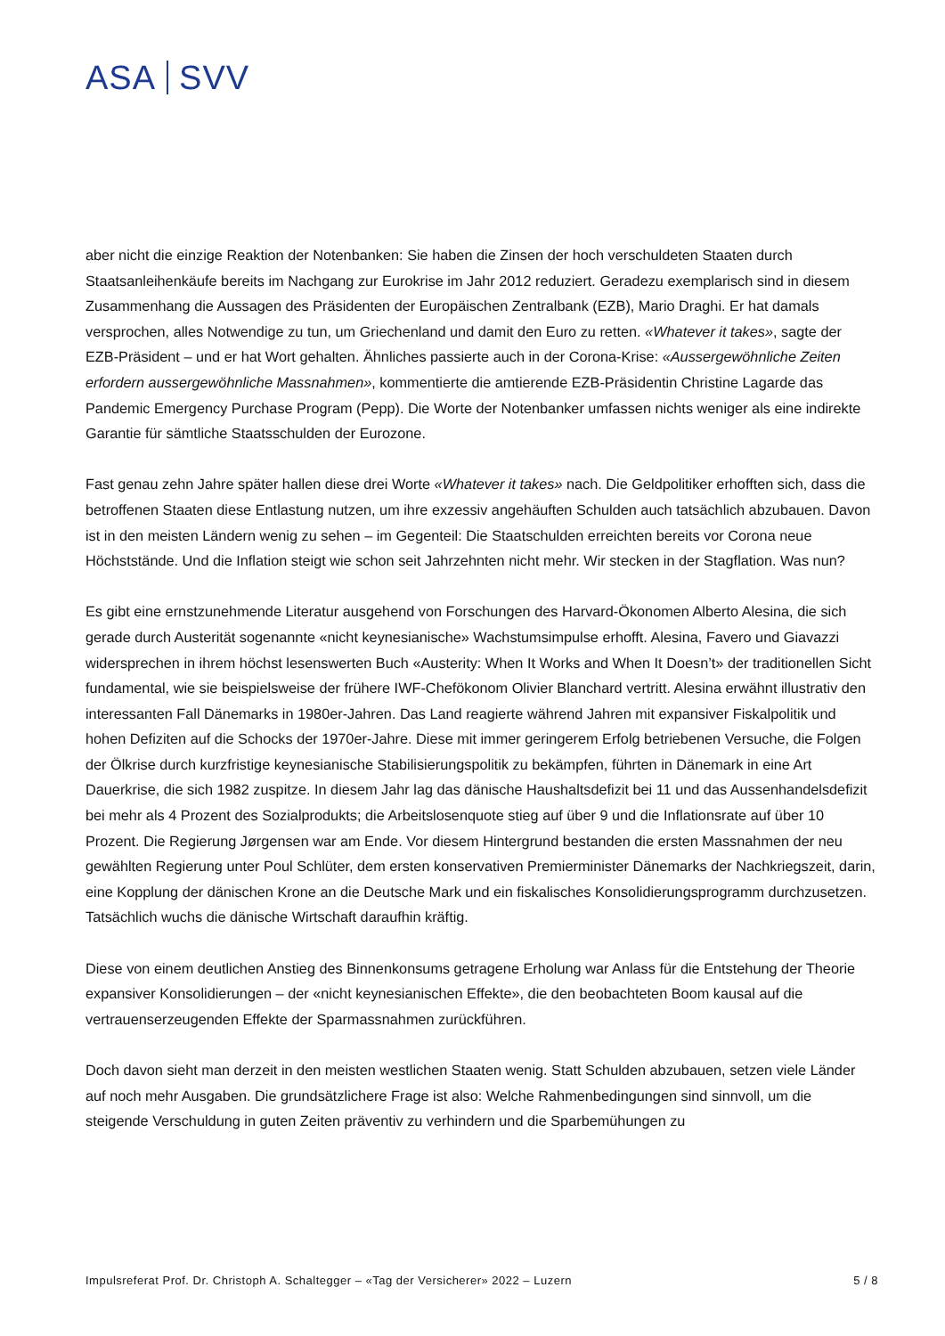ASA SVV
aber nicht die einzige Reaktion der Notenbanken: Sie haben die Zinsen der hoch verschuldeten Staaten durch Staatsanleihenkäufe bereits im Nachgang zur Eurokrise im Jahr 2012 reduziert. Geradezu exemplarisch sind in diesem Zusammenhang die Aussagen des Präsidenten der Europäischen Zentralbank (EZB), Mario Draghi. Er hat damals versprochen, alles Notwendige zu tun, um Griechenland und damit den Euro zu retten. «Whatever it takes», sagte der EZB-Präsident – und er hat Wort gehalten. Ähnliches passierte auch in der Corona-Krise: «Aussergewöhnliche Zeiten erfordern aussergewöhnliche Massnahmen», kommentierte die amtierende EZB-Präsidentin Christine Lagarde das Pandemic Emergency Purchase Program (Pepp). Die Worte der Notenbanker umfassen nichts weniger als eine indirekte Garantie für sämtliche Staatsschulden der Eurozone.
Fast genau zehn Jahre später hallen diese drei Worte «Whatever it takes» nach. Die Geldpolitiker erhofften sich, dass die betroffenen Staaten diese Entlastung nutzen, um ihre exzessiv angehäuften Schulden auch tatsächlich abzubauen. Davon ist in den meisten Ländern wenig zu sehen – im Gegenteil: Die Staatschulden erreichten bereits vor Corona neue Höchststände. Und die Inflation steigt wie schon seit Jahrzehnten nicht mehr. Wir stecken in der Stagflation. Was nun?
Es gibt eine ernstzunehmende Literatur ausgehend von Forschungen des Harvard-Ökonomen Alberto Alesina, die sich gerade durch Austerität sogenannte «nicht keynesianische» Wachstumsimpulse erhofft. Alesina, Favero und Giavazzi widersprechen in ihrem höchst lesenswerten Buch «Austerity: When It Works and When It Doesn’t» der traditionellen Sicht fundamental, wie sie beispielsweise der frühere IWF-Chefökonom Olivier Blanchard vertritt. Alesina erwähnt illustrativ den interessanten Fall Dänemarks in 1980er-Jahren. Das Land reagierte während Jahren mit expansiver Fiskalpolitik und hohen Defiziten auf die Schocks der 1970er-Jahre. Diese mit immer geringerem Erfolg betriebenen Versuche, die Folgen der Ölkrise durch kurzfristige keynesianische Stabilisierungspolitik zu bekämpfen, führten in Dänemark in eine Art Dauerkrise, die sich 1982 zuspitze. In diesem Jahr lag das dänische Haushaltsdefizit bei 11 und das Aussenhandelsdefizit bei mehr als 4 Prozent des Sozialprodukts; die Arbeitslosenquote stieg auf über 9 und die Inflationsrate auf über 10 Prozent. Die Regierung Jørgensen war am Ende. Vor diesem Hintergrund bestanden die ersten Massnahmen der neu gewählten Regierung unter Poul Schlüter, dem ersten konservativen Premierminister Dänemarks der Nachkriegszeit, darin, eine Kopplung der dänischen Krone an die Deutsche Mark und ein fiskalisches Konsolidierungsprogramm durchzusetzen. Tatsächlich wuchs die dänische Wirtschaft daraufhin kräftig.
Diese von einem deutlichen Anstieg des Binnenkonsums getragene Erholung war Anlass für die Entstehung der Theorie expansiver Konsolidierungen – der «nicht keynesianischen Effekte», die den beobachteten Boom kausal auf die vertrauenserzeugenden Effekte der Sparmassnahmen zurückführen.
Doch davon sieht man derzeit in den meisten westlichen Staaten wenig. Statt Schulden abzubauen, setzen viele Länder auf noch mehr Ausgaben. Die grundsätzlichere Frage ist also: Welche Rahmenbedingungen sind sinnvoll, um die steigende Verschuldung in guten Zeiten präventiv zu verhindern und die Sparbemühungen zu
Impulsreferat Prof. Dr. Christoph A. Schaltegger – «Tag der Versicherer» 2022 – Luzern 5 / 8